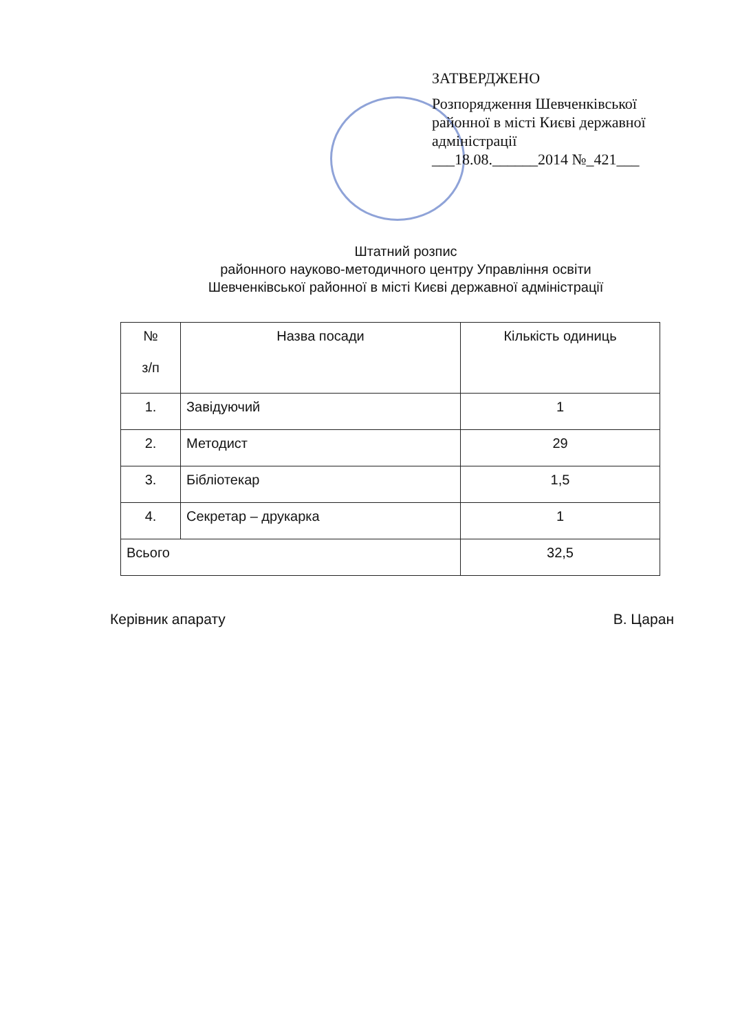ЗАТВЕРДЖЕНО
Розпорядження Шевченківської районної в місті Києві державної адміністрації
___18.08.______2014 №_421___
Штатний розпис
районного науково-методичного центру Управління освіти
Шевченківської районної в місті Києві державної адміністрації
| № з/п | Назва посади | Кількість одиниць |
| --- | --- | --- |
| 1. | Завідуючий | 1 |
| 2. | Методист | 29 |
| 3. | Бібліотекар | 1,5 |
| 4. | Секретар – друкарка | 1 |
| Всього | | 32,5 |
Керівник апарату В. Царан